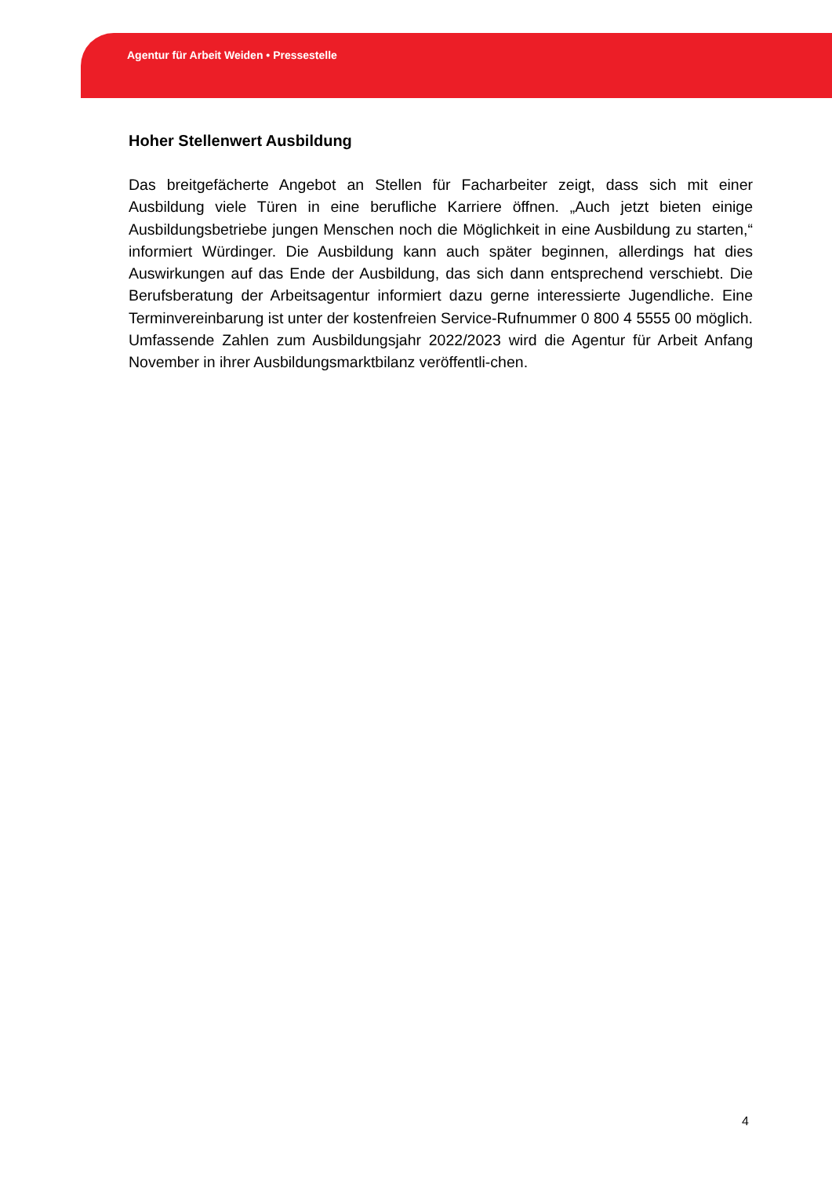Agentur für Arbeit Weiden • Pressestelle
Hoher Stellenwert Ausbildung
Das breitgefächerte Angebot an Stellen für Facharbeiter zeigt, dass sich mit einer Ausbildung viele Türen in eine berufliche Karriere öffnen. „Auch jetzt bieten einige Ausbildungsbetriebe jungen Menschen noch die Möglichkeit in eine Ausbildung zu starten,“ informiert Würdinger. Die Ausbildung kann auch später beginnen, allerdings hat dies Auswirkungen auf das Ende der Ausbildung, das sich dann entsprechend verschiebt. Die Berufsberatung der Arbeitsagentur informiert dazu gerne interessierte Jugendliche. Eine Terminvereinbarung ist unter der kostenfreien Service-Rufnummer 0 800 4 5555 00 möglich. Umfassende Zahlen zum Ausbildungsjahr 2022/2023 wird die Agentur für Arbeit Anfang November in ihrer Ausbildungsmarktbilanz veröffentli-chen.
4